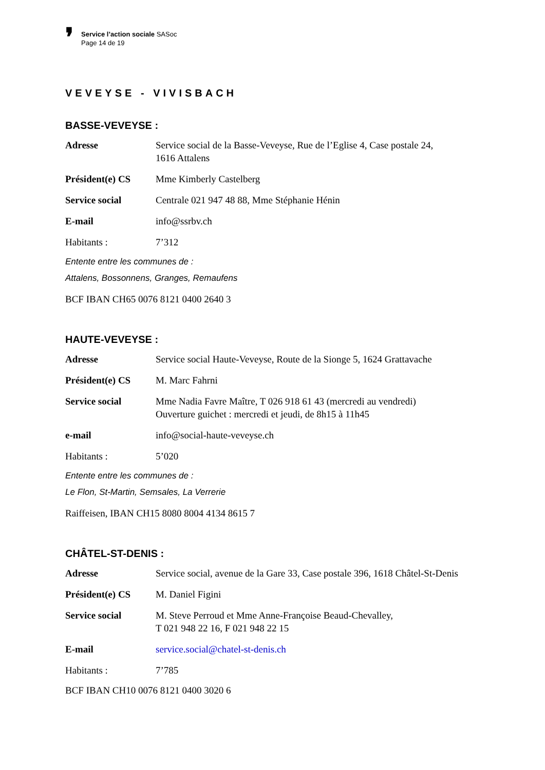❜
Service l’action sociale SASoc
Page 14 de 19
VEVEYSE - VIVISBACH
BASSE-VEVEYSE :
| Adresse | Service social de la Basse-Veveyse, Rue de l’Eglise 4, Case postale 24, 1616 Attalens |
| Président(e) CS | Mme Kimberly Castelberg |
| Service social | Centrale 021 947 48 88, Mme Stéphanie Hénin |
| E-mail | info@ssrbv.ch |
| Habitants : | 7’312 |
Entente entre les communes de :
Attalens, Bossonnens, Granges, Remaufens
BCF IBAN CH65 0076 8121 0400 2640 3
HAUTE-VEVEYSE :
| Adresse | Service social Haute-Veveyse, Route de la Sionge 5, 1624 Grattavache |
| Président(e) CS | M. Marc Fahrni |
| Service social | Mme Nadia Favre Maître, T 026 918 61 43 (mercredi au vendredi) Ouverture guichet : mercredi et jeudi, de 8h15 à 11h45 |
| e-mail | info@social-haute-veveyse.ch |
| Habitants : | 5’020 |
Entente entre les communes de :
Le Flon, St-Martin, Semsales, La Verrerie
Raiffeisen, IBAN CH15 8080 8004 4134 8615 7
CHÂTEL-ST-DENIS :
| Adresse | Service social, avenue de la Gare 33, Case postale 396, 1618 Châtel-St-Denis |
| Président(e) CS | M. Daniel Figini |
| Service social | M. Steve Perroud et Mme Anne-Françoise Beaud-Chevalley, T 021 948 22 16, F 021 948 22 15 |
| E-mail | service.social@chatel-st-denis.ch |
| Habitants : | 7’785 |
BCF IBAN CH10 0076 8121 0400 3020 6